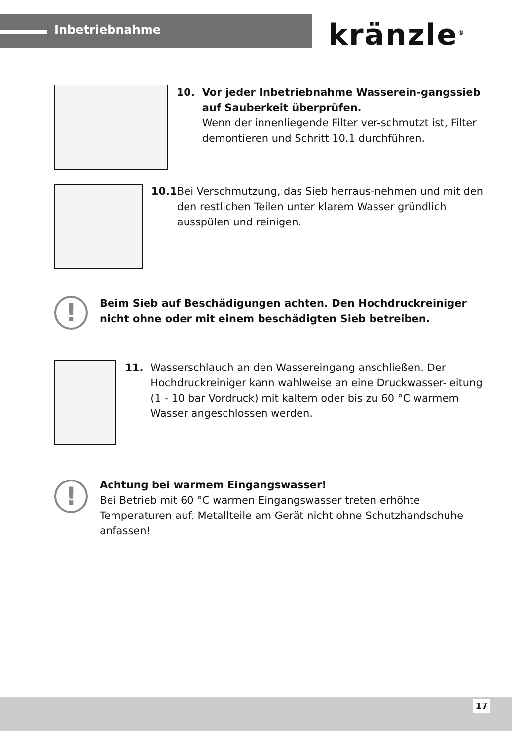Inbetriebnahme kränzle<sup>®</sup>
10. Vor jeder Inbetriebnahme Wasserein-gangssieb auf Sauberkeit überprüfen.
Wenn der innenliegende Filter ver-schmutzt ist, Filter demontieren und Schritt 10.1 durchführen.
10.1 Bei Verschmutzung, das Sieb herraus-nehmen und mit den den restlichen Teilen unter klarem Wasser gründlich ausspülen und reinigen.
!
Beim Sieb auf Beschädigungen achten. Den Hochdruckreiniger
nicht ohne oder mit einem beschädigten Sieb betreiben.
11. Wasserschlauch an den Wassereingang anschließen. Der Hochdruckreiniger kann wahlweise an eine Druckwasser-leitung (1 - 10 bar Vordruck) mit kaltem oder bis zu 60 °C warmem Wasser angeschlossen werden.
!
Achtung bei warmem Eingangswasser!
Bei Betrieb mit 60 °C warmen Eingangswasser treten erhöhte Temperaturen auf. Metallteile am Gerät nicht ohne Schutzhandschuhe anfassen!
17